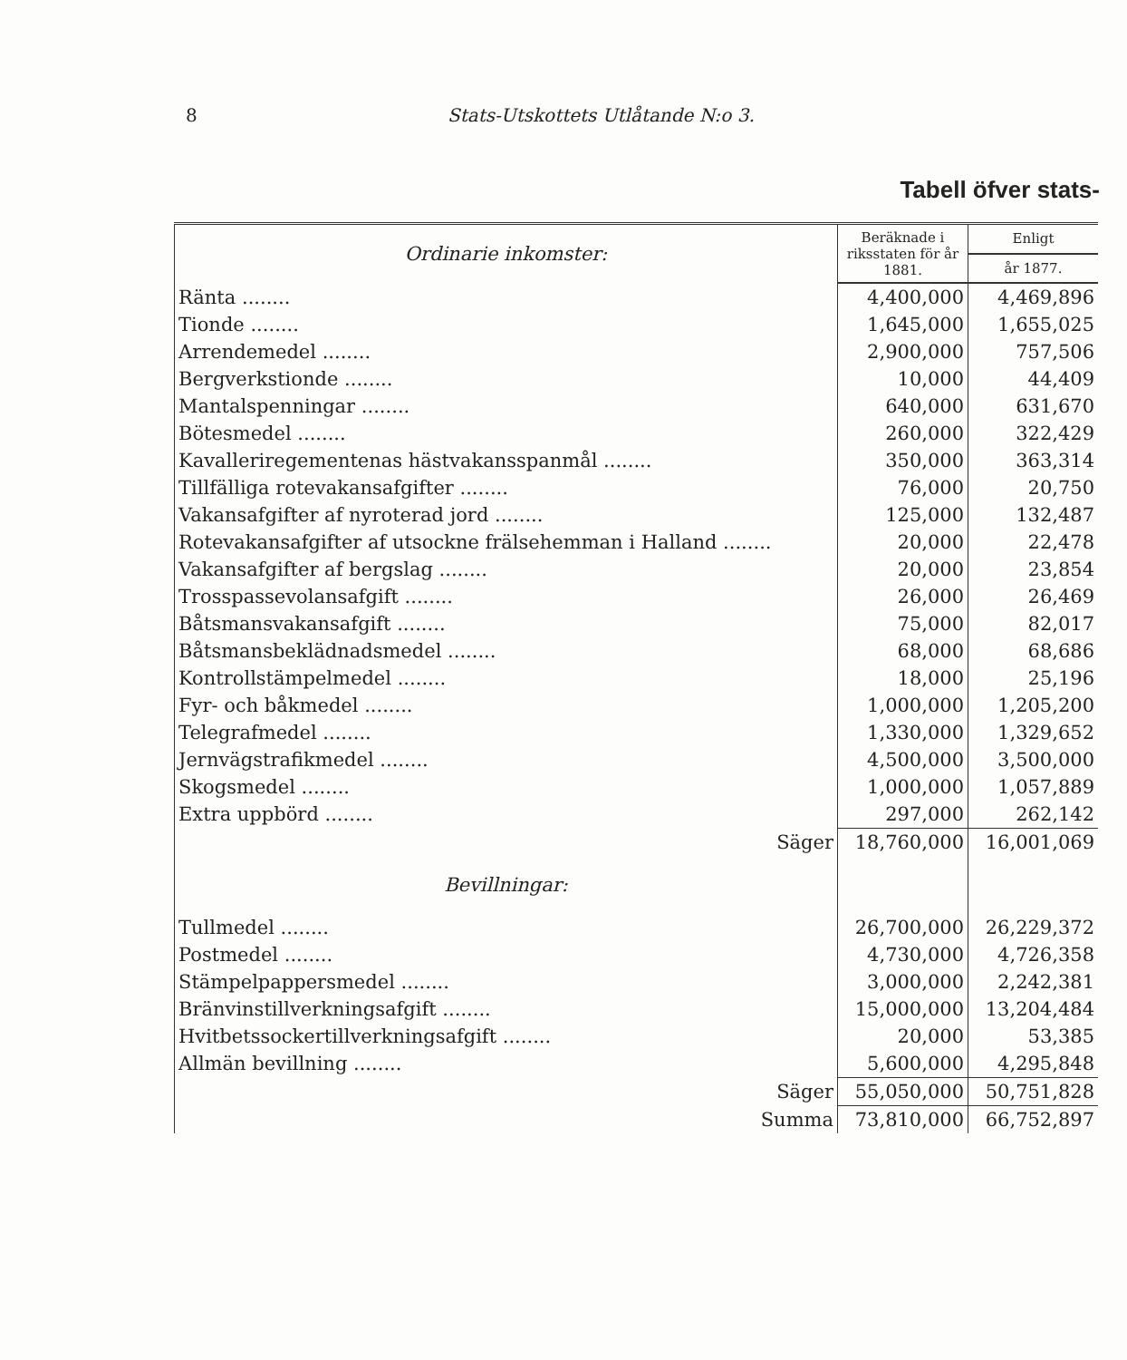8 Stats-Utskottets Utlåtande N:o 3.
Tabell öfver stats-
| Ordinarie inkomster: | Beräknade i riksstaten för år 1881. | Enligt |
| | | år 1877. |
| Ränta ........ | 4,400,000 | 4,469,896 |
| Tionde ........ | 1,645,000 | 1,655,025 |
| Arrendemedel ........ | 2,900,000 | 757,506 |
| Bergverkstionde ........ | 10,000 | 44,409 |
| Mantalspenningar ........ | 640,000 | 631,670 |
| Bötesmedel ........ | 260,000 | 322,429 |
| Kavalleriregementenas hästvakansspanmål ........ | 350,000 | 363,314 |
| Tillfälliga rotevakansafgifter ........ | 76,000 | 20,750 |
| Vakansafgifter af nyroterad jord ........ | 125,000 | 132,487 |
| Rotevakansafgifter af utsockne frälsehemman i Halland ........ | 20,000 | 22,478 |
| Vakansafgifter af bergslag ........ | 20,000 | 23,854 |
| Trosspassevolansafgift ........ | 26,000 | 26,469 |
| Båtsmansvakansafgift ........ | 75,000 | 82,017 |
| Båtsmansbeklädnadsmedel ........ | 68,000 | 68,686 |
| Kontrollstämpelmedel ........ | 18,000 | 25,196 |
| Fyr- och båkmedel ........ | 1,000,000 | 1,205,200 |
| Telegrafmedel ........ | 1,330,000 | 1,329,652 |
| Jernvägstrafikmedel ........ | 4,500,000 | 3,500,000 |
| Skogsmedel ........ | 1,000,000 | 1,057,889 |
| Extra uppbörd ........ | 297,000 | 262,142 |
| Säger | 18,760,000 | 16,001,069 |
| Bevillningar: | | |
| Tullmedel ........ | 26,700,000 | 26,229,372 |
| Postmedel ........ | 4,730,000 | 4,726,358 |
| Stämpelpappersmedel ........ | 3,000,000 | 2,242,381 |
| Bränvinstillverkningsafgift ........ | 15,000,000 | 13,204,484 |
| Hvitbetssockertillverkningsafgift ........ | 20,000 | 53,385 |
| Allmän bevillning ........ | 5,600,000 | 4,295,848 |
| Säger | 55,050,000 | 50,751,828 |
| Summa | 73,810,000 | 66,752,897 |